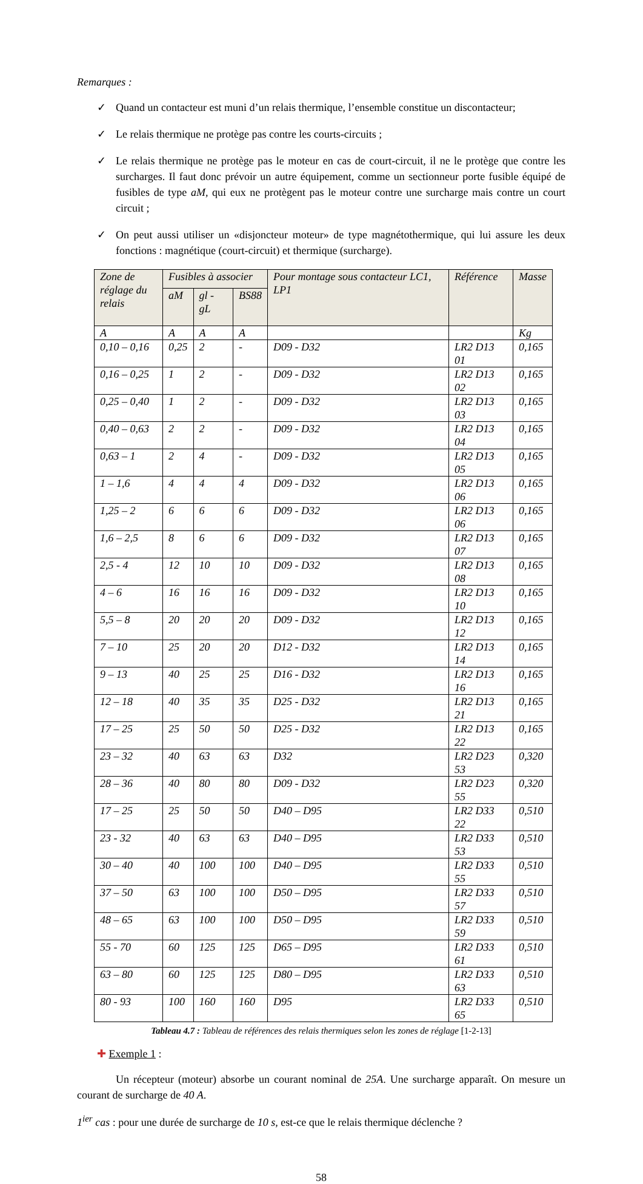Remarques :
✓ Quand un contacteur est muni d’un relais thermique, l’ensemble constitue un discontacteur;
✓ Le relais thermique ne protège pas contre les courts-circuits ;
✓ Le relais thermique ne protège pas le moteur en cas de court-circuit, il ne le protège que contre les surcharges. Il faut donc prévoir un autre équipement, comme un sectionneur porte fusible équipé de fusibles de type aM, qui eux ne protègent pas le moteur contre une surcharge mais contre un court circuit ;
✓ On peut aussi utiliser un «disjoncteur moteur» de type magnétothermique, qui lui assure les deux fonctions : magnétique (court-circuit) et thermique (surcharge).
| Zone de réglage du relais | Fusibles à associer | | | Pour montage sous contacteur LC1, LP1 | Référence | Masse |
| --- | --- | --- | --- | --- | --- | --- |
| | aM | gl - gL | BS88 | | | |
| A | A | A | A | | | Kg |
| 0,10 – 0,16 | 0,25 | 2 | - | D09 - D32 | LR2 D13 01 | 0,165 |
| 0,16 – 0,25 | 1 | 2 | - | D09 - D32 | LR2 D13 02 | 0,165 |
| 0,25 – 0,40 | 1 | 2 | - | D09 - D32 | LR2 D13 03 | 0,165 |
| 0,40 – 0,63 | 2 | 2 | - | D09 - D32 | LR2 D13 04 | 0,165 |
| 0,63 – 1 | 2 | 4 | - | D09 - D32 | LR2 D13 05 | 0,165 |
| 1 – 1,6 | 4 | 4 | 4 | D09 - D32 | LR2 D13 06 | 0,165 |
| 1,25 – 2 | 6 | 6 | 6 | D09 - D32 | LR2 D13 06 | 0,165 |
| 1,6 – 2,5 | 8 | 6 | 6 | D09 - D32 | LR2 D13 07 | 0,165 |
| 2,5 - 4 | 12 | 10 | 10 | D09 - D32 | LR2 D13 08 | 0,165 |
| 4 – 6 | 16 | 16 | 16 | D09 - D32 | LR2 D13 10 | 0,165 |
| 5,5 – 8 | 20 | 20 | 20 | D09 - D32 | LR2 D13 12 | 0,165 |
| 7 – 10 | 25 | 20 | 20 | D12 - D32 | LR2 D13 14 | 0,165 |
| 9 – 13 | 40 | 25 | 25 | D16 - D32 | LR2 D13 16 | 0,165 |
| 12 – 18 | 40 | 35 | 35 | D25 - D32 | LR2 D13 21 | 0,165 |
| 17 – 25 | 25 | 50 | 50 | D25 - D32 | LR2 D13 22 | 0,165 |
| 23 – 32 | 40 | 63 | 63 | D32 | LR2 D23 53 | 0,320 |
| 28 – 36 | 40 | 80 | 80 | D09 - D32 | LR2 D23 55 | 0,320 |
| 17 – 25 | 25 | 50 | 50 | D40 – D95 | LR2 D33 22 | 0,510 |
| 23 - 32 | 40 | 63 | 63 | D40 – D95 | LR2 D33 53 | 0,510 |
| 30 – 40 | 40 | 100 | 100 | D40 – D95 | LR2 D33 55 | 0,510 |
| 37 – 50 | 63 | 100 | 100 | D50 – D95 | LR2 D33 57 | 0,510 |
| 48 – 65 | 63 | 100 | 100 | D50 – D95 | LR2 D33 59 | 0,510 |
| 55 - 70 | 60 | 125 | 125 | D65 – D95 | LR2 D33 61 | 0,510 |
| 63 – 80 | 60 | 125 | 125 | D80 – D95 | LR2 D33 63 | 0,510 |
| 80 - 93 | 100 | 160 | 160 | D95 | LR2 D33 65 | 0,510 |
Tableau 4.7 : Tableau de références des relais thermiques selon les zones de réglage [1-2-13]
✚ Exemple 1 :
Un récepteur (moteur) absorbe un courant nominal de 25A. Une surcharge apparaît. On mesure un courant de surcharge de 40 A.
1<sup>ier</sup> cas : pour une durée de surcharge de 10 s, est-ce que le relais thermique déclenche ?
58